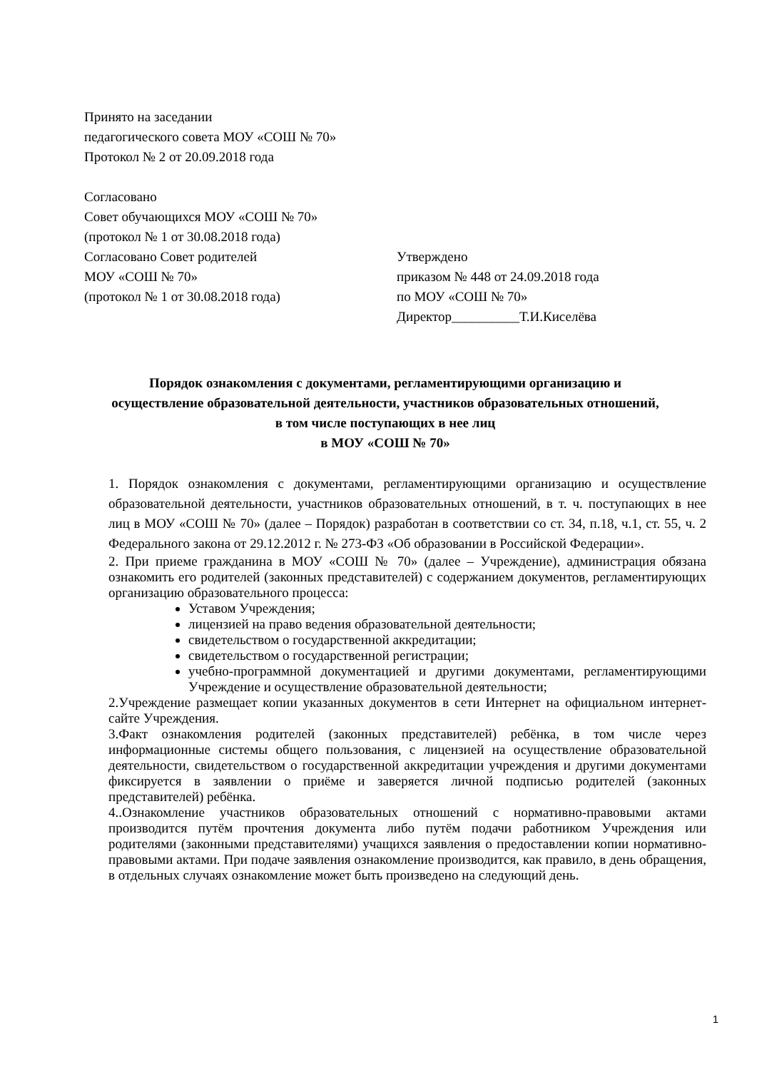Принято на заседании
педагогического совета МОУ «СОШ № 70»
Протокол № 2 от 20.09.2018 года
Согласовано
Совет обучающихся МОУ «СОШ № 70»
(протокол № 1 от 30.08.2018 года)
Согласовано Совет родителей
МОУ «СОШ № 70»
(протокол № 1 от 30.08.2018 года)
Утверждено
приказом № 448 от 24.09.2018 года
по МОУ «СОШ № 70»
Директор__________Т.И.Киселёва
Порядок ознакомления с документами, регламентирующими организацию и осуществление образовательной деятельности, участников образовательных отношений, в том числе поступающих в нее лиц
в МОУ «СОШ № 70»
1. Порядок ознакомления с документами, регламентирующими организацию и осуществление образовательной деятельности, участников образовательных отношений, в т. ч. поступающих в нее лиц в МОУ «СОШ № 70» (далее – Порядок) разработан в соответствии со ст. 34, п.18, ч.1, ст. 55, ч. 2 Федерального закона от 29.12.2012 г. № 273-ФЗ «Об образовании в Российской Федерации».
2. При приеме гражданина в МОУ «СОШ № 70» (далее – Учреждение), администрация обязана ознакомить его родителей (законных представителей) с содержанием документов, регламентирующих организацию образовательного процесса:
Уставом Учреждения;
лицензией на право ведения образовательной деятельности;
свидетельством о государственной аккредитации;
свидетельством о государственной регистрации;
учебно-программной документацией и другими документами, регламентирующими Учреждение и осуществление образовательной деятельности;
2.Учреждение размещает копии указанных документов в сети Интернет на официальном интернет-сайте Учреждения.
3.Факт ознакомления родителей (законных представителей) ребёнка, в том числе через информационные системы общего пользования, с лицензией на осуществление образовательной деятельности, свидетельством о государственной аккредитации учреждения и другими документами фиксируется в заявлении о приёме и заверяется личной подписью родителей (законных представителей) ребёнка.
4..Ознакомление участников образовательных отношений с нормативно-правовыми актами производится путём прочтения документа либо путём подачи работником Учреждения или родителями (законными представителями) учащихся заявления о предоставлении копии нормативно-правовыми актами. При подаче заявления ознакомление производится, как правило, в день обращения, в отдельных случаях ознакомление может быть произведено на следующий день.
1